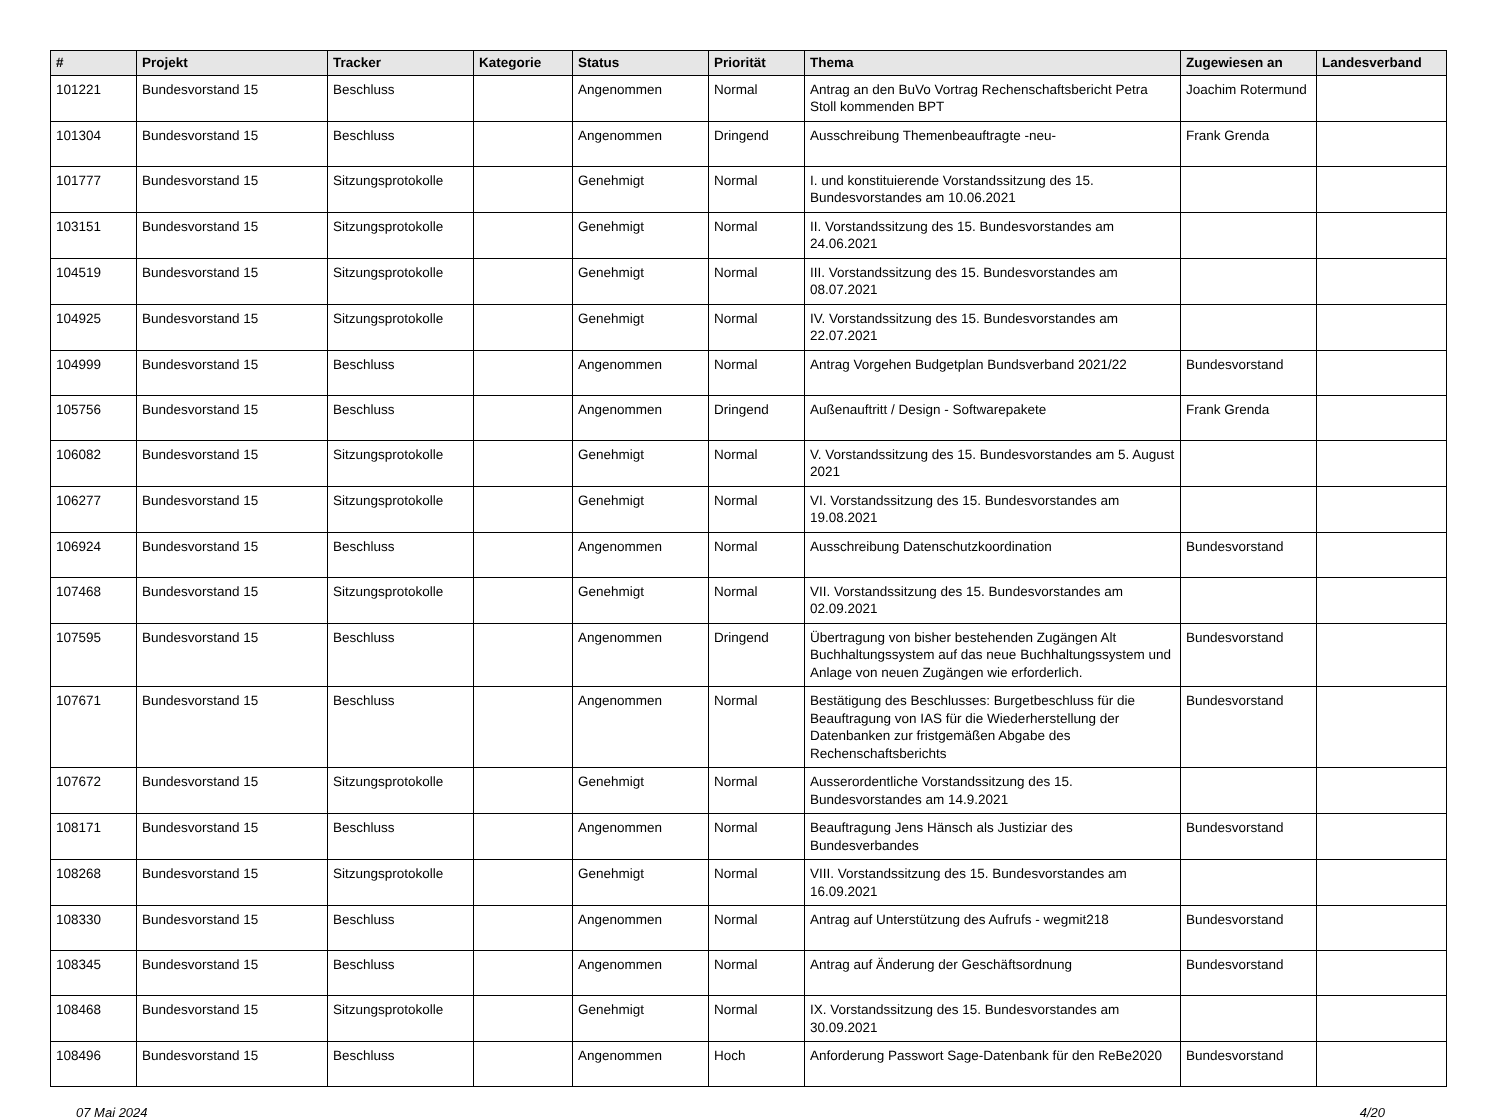| # | Projekt | Tracker | Kategorie | Status | Priorität | Thema | Zugewiesen an | Landesverband |
| --- | --- | --- | --- | --- | --- | --- | --- | --- |
| 101221 | Bundesvorstand 15 | Beschluss | | Angenommen | Normal | Antrag an den BuVo Vortrag Rechenschaftsbericht Petra Stoll kommenden BPT | Joachim Rotermund | |
| 101304 | Bundesvorstand 15 | Beschluss | | Angenommen | Dringend | Ausschreibung Themenbeauftragte -neu- | Frank Grenda | |
| 101777 | Bundesvorstand 15 | Sitzungsprotokolle | | Genehmigt | Normal | I. und konstituierende Vorstandssitzung des 15. Bundesvorstandes am 10.06.2021 | | |
| 103151 | Bundesvorstand 15 | Sitzungsprotokolle | | Genehmigt | Normal | II. Vorstandssitzung des 15. Bundesvorstandes am 24.06.2021 | | |
| 104519 | Bundesvorstand 15 | Sitzungsprotokolle | | Genehmigt | Normal | III. Vorstandssitzung des 15. Bundesvorstandes am 08.07.2021 | | |
| 104925 | Bundesvorstand 15 | Sitzungsprotokolle | | Genehmigt | Normal | IV. Vorstandssitzung des 15. Bundesvorstandes am 22.07.2021 | | |
| 104999 | Bundesvorstand 15 | Beschluss | | Angenommen | Normal | Antrag Vorgehen Budgetplan Bundsverband 2021/22 | Bundesvorstand | |
| 105756 | Bundesvorstand 15 | Beschluss | | Angenommen | Dringend | Außenauftritt / Design - Softwarepakete | Frank Grenda | |
| 106082 | Bundesvorstand 15 | Sitzungsprotokolle | | Genehmigt | Normal | V. Vorstandssitzung des 15. Bundesvorstandes am 5. August 2021 | | |
| 106277 | Bundesvorstand 15 | Sitzungsprotokolle | | Genehmigt | Normal | VI. Vorstandssitzung des 15. Bundesvorstandes am 19.08.2021 | | |
| 106924 | Bundesvorstand 15 | Beschluss | | Angenommen | Normal | Ausschreibung Datenschutzkoordination | Bundesvorstand | |
| 107468 | Bundesvorstand 15 | Sitzungsprotokolle | | Genehmigt | Normal | VII. Vorstandssitzung des 15. Bundesvorstandes am 02.09.2021 | | |
| 107595 | Bundesvorstand 15 | Beschluss | | Angenommen | Dringend | Übertragung von bisher bestehenden Zugängen Alt Buchhaltungssystem auf das neue Buchhaltungssystem und Anlage von neuen Zugängen wie erforderlich. | Bundesvorstand | |
| 107671 | Bundesvorstand 15 | Beschluss | | Angenommen | Normal | Bestätigung des Beschlusses: Burgetbeschluss für die Beauftragung von IAS für die Wiederherstellung der Datenbanken zur fristgemäßen Abgabe des Rechenschaftsberichts | Bundesvorstand | |
| 107672 | Bundesvorstand 15 | Sitzungsprotokolle | | Genehmigt | Normal | Ausserordentliche Vorstandssitzung des 15. Bundesvorstandes am 14.9.2021 | | |
| 108171 | Bundesvorstand 15 | Beschluss | | Angenommen | Normal | Beauftragung Jens Hänsch als Justiziar des Bundesverbandes | Bundesvorstand | |
| 108268 | Bundesvorstand 15 | Sitzungsprotokolle | | Genehmigt | Normal | VIII. Vorstandssitzung des 15. Bundesvorstandes am 16.09.2021 | | |
| 108330 | Bundesvorstand 15 | Beschluss | | Angenommen | Normal | Antrag auf Unterstützung des Aufrufs - wegmit218 | Bundesvorstand | |
| 108345 | Bundesvorstand 15 | Beschluss | | Angenommen | Normal | Antrag auf Änderung der Geschäftsordnung | Bundesvorstand | |
| 108468 | Bundesvorstand 15 | Sitzungsprotokolle | | Genehmigt | Normal | IX. Vorstandssitzung des 15. Bundesvorstandes am 30.09.2021 | | |
| 108496 | Bundesvorstand 15 | Beschluss | | Angenommen | Hoch | Anforderung Passwort Sage-Datenbank für den ReBe2020 | Bundesvorstand | |
07 Mai 2024 4/20